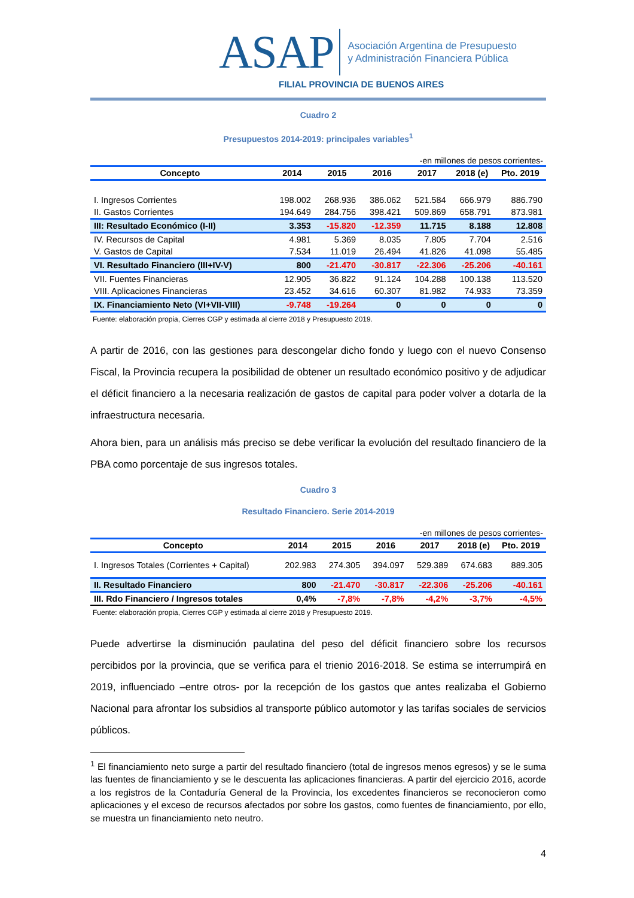ASAP
Asociación Argentina de Presupuesto
y Administración Financiera Pública
FILIAL PROVINCIA DE BUENOS AIRES
Cuadro 2
Presupuestos 2014-2019: principales variables<sup>1</sup>
-en millones de pesos corrientes-
| Concepto | 2014 | 2015 | 2016 | 2017 | 2018 (e) | Pto. 2019 |
| --- | --- | --- | --- | --- | --- | --- |
| I. Ingresos Corrientes | 198.002 | 268.936 | 386.062 | 521.584 | 666.979 | 886.790 |
| II. Gastos Corrientes | 194.649 | 284.756 | 398.421 | 509.869 | 658.791 | 873.981 |
| III: Resultado Económico (I-II) | 3.353 | -15.820 | -12.359 | 11.715 | 8.188 | 12.808 |
| IV. Recursos de Capital | 4.981 | 5.369 | 8.035 | 7.805 | 7.704 | 2.516 |
| V. Gastos de Capital | 7.534 | 11.019 | 26.494 | 41.826 | 41.098 | 55.485 |
| VI. Resultado Financiero (III+IV-V) | 800 | -21.470 | -30.817 | -22.306 | -25.206 | -40.161 |
| VII. Fuentes Financieras | 12.905 | 36.822 | 91.124 | 104.288 | 100.138 | 113.520 |
| VIII. Aplicaciones Financieras | 23.452 | 34.616 | 60.307 | 81.982 | 74.933 | 73.359 |
| IX. Financiamiento Neto (VI+VII-VIII) | -9.748 | -19.264 | 0 | 0 | 0 | 0 |
Fuente: elaboración propia, Cierres CGP y estimada al cierre 2018 y Presupuesto 2019.
A partir de 2016, con las gestiones para descongelar dicho fondo y luego con el nuevo Consenso Fiscal, la Provincia recupera la posibilidad de obtener un resultado económico positivo y de adjudicar el déficit financiero a la necesaria realización de gastos de capital para poder volver a dotarla de la infraestructura necesaria.
Ahora bien, para un análisis más preciso se debe verificar la evolución del resultado financiero de la PBA como porcentaje de sus ingresos totales.
Cuadro 3
Resultado Financiero. Serie 2014-2019
-en millones de pesos corrientes-
| Concepto | 2014 | 2015 | 2016 | 2017 | 2018 (e) | Pto. 2019 |
| --- | --- | --- | --- | --- | --- | --- |
| I. Ingresos Totales (Corrientes + Capital) | 202.983 | 274.305 | 394.097 | 529.389 | 674.683 | 889.305 |
| II. Resultado Financiero | 800 | -21.470 | -30.817 | -22.306 | -25.206 | -40.161 |
| III. Rdo Financiero / Ingresos totales | 0,4% | -7,8% | -7,8% | -4,2% | -3,7% | -4,5% |
Fuente: elaboración propia, Cierres CGP y estimada al cierre 2018 y Presupuesto 2019.
Puede advertirse la disminución paulatina del peso del déficit financiero sobre los recursos percibidos por la provincia, que se verifica para el trienio 2016-2018. Se estima se interrumpirá en 2019, influenciado –entre otros- por la recepción de los gastos que antes realizaba el Gobierno Nacional para afrontar los subsidios al transporte público automotor y las tarifas sociales de servicios públicos.
<sup>1</sup> El financiamiento neto surge a partir del resultado financiero (total de ingresos menos egresos) y se le suma las fuentes de financiamiento y se le descuenta las aplicaciones financieras. A partir del ejercicio 2016, acorde a los registros de la Contaduría General de la Provincia, los excedentes financieros se reconocieron como aplicaciones y el exceso de recursos afectados por sobre los gastos, como fuentes de financiamiento, por ello, se muestra un financiamiento neto neutro.
4